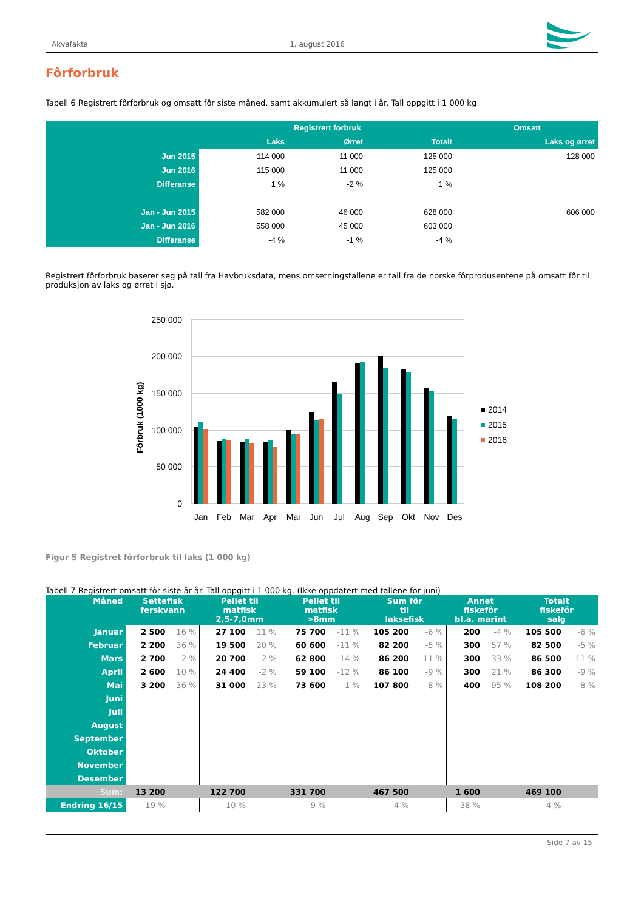Akvafakta 1. august 2016
Fôrforbruk
Tabell 6 Registrert fôrforbruk og omsatt fôr siste måned, samt akkumulert så langt i år. Tall oppgitt i 1 000 kg
| | Registrert forbruk | | | Omsatt |
| --- | --- | --- | --- | --- |
| | Laks | Ørret | Totalt | Laks og ørret |
| Jun 2015 | 114 000 | 11 000 | 125 000 | 128 000 |
| Jun 2016 | 115 000 | 11 000 | 125 000 | |
| Differanse | 1 % | -2 % | 1 % | |
| Jan - Jun 2015 | 582 000 | 46 000 | 628 000 | 606 000 |
| Jan - Jun 2016 | 558 000 | 45 000 | 603 000 | |
| Differanse | -4 % | -1 % | -4 % | |
Registrert fôrforbruk baserer seg på tall fra Havbruksdata, mens omsetningstallene er tall fra de norske fôrprodusentene på omsatt fôr til produksjon av laks og ørret i sjø.
250 000
200 000
150 000
100 000
50 000
0
Fôrbruk (1000 kg)
Jan
Feb
Mar
Apr
Mai
Jun
Jul
Aug
Sep
Okt
Nov
Des
2014
2015
2016
Figur 5 Registret fôrforbruk til laks (1 000 kg)
Tabell 7 Registrert omsatt fôr siste år år. Tall oppgitt i 1 000 kg. (Ikke oppdatert med tallene for juni)
| Måned | Settefisk ferskvann | | Pellet til matfisk 2,5-7,0mm | | Pellet til matfisk >8mm | | Sum fôr til laksefisk | | Annet fiskefôr bl.a. marint | | Totalt fiskefôr salg | |
| --- | --- | --- | --- | --- | --- | --- | --- | --- | --- | --- | --- | --- |
| Januar | 2 500 | 16 % | 27 100 | 11 % | 75 700 | -11 % | 105 200 | -6 % | 200 | -4 % | 105 500 | -6 % |
| Februar | 2 200 | 36 % | 19 500 | 20 % | 60 600 | -11 % | 82 200 | -5 % | 300 | 57 % | 82 500 | -5 % |
| Mars | 2 700 | 2 % | 20 700 | -2 % | 62 800 | -14 % | 86 200 | -11 % | 300 | 33 % | 86 500 | -11 % |
| April | 2 600 | 10 % | 24 400 | -2 % | 59 100 | -12 % | 86 100 | -9 % | 300 | 21 % | 86 300 | -9 % |
| Mai | 3 200 | 36 % | 31 000 | 23 % | 73 600 | 1 % | 107 800 | 8 % | 400 | 95 % | 108 200 | 8 % |
| Juni | | | | | | | | | | | | |
| Juli | | | | | | | | | | | | |
| August | | | | | | | | | | | | |
| September | | | | | | | | | | | | |
| Oktober | | | | | | | | | | | | |
| November | | | | | | | | | | | | |
| Desember | | | | | | | | | | | | |
| Sum: | 13 200 | | 122 700 | | 331 700 | | 467 500 | | 1 600 | | 469 100 | |
| Endring 16/15 | 19 % | | 10 % | | -9 % | | -4 % | | 38 % | | -4 % | |
Side 7 av 15